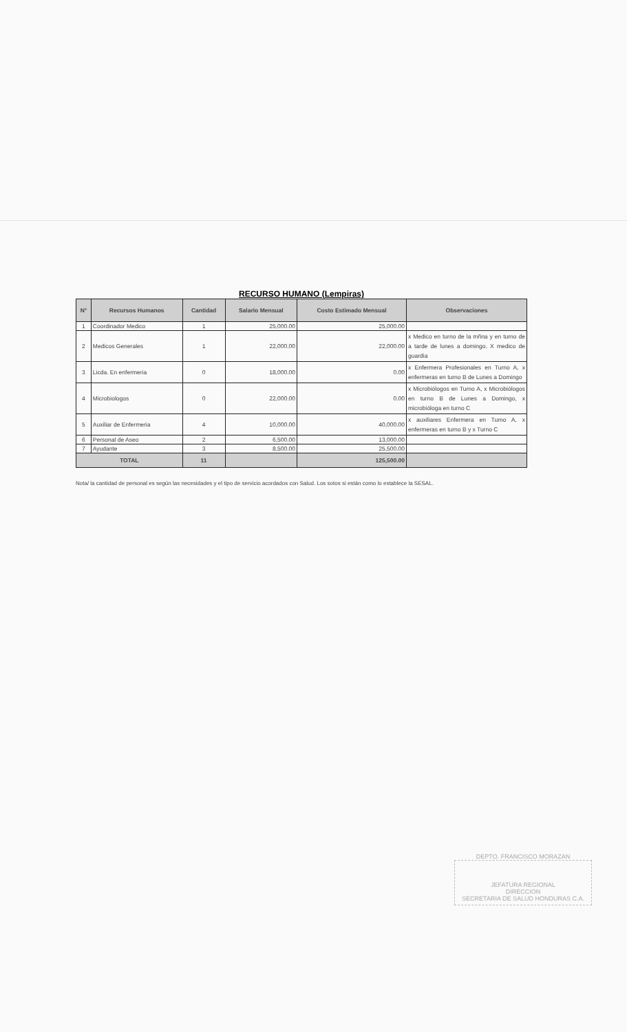RECURSO HUMANO (Lempiras)
| N° | Recursos Humanos | Cantidad | Salario Mensual | Costo Estimado Mensual | Observaciones |
| --- | --- | --- | --- | --- | --- |
| 1 | Coordinador Medico | 1 | 25,000.00 | 25,000.00 | |
| 2 | Medicos Generales | 1 | 22,000.00 | 22,000.00 | x Medico en turno de la mñna y en turno de a tarde de lunes a domingo. X medico de guardia |
| 3 | Licda. En enfermeria | 0 | 18,000.00 | 0.00 | x Enfermera Profesionales en Turno A, x enfermeras en turno B de Lunes a Domingo |
| 4 | Microbiologos | 0 | 22,000.00 | 0.00 | x Microbiólogos en Turno A, x Microbiólogos en turno B de Lunes a Domingo, x microbióloga en turno C |
| 5 | Auxiliar de Enfermeria | 4 | 10,000.00 | 40,000.00 | x auxiliares Enfermera en Turno A, x enfermeras en turno B y x Turno C |
| 6 | Personal de Aseo | 2 | 6,500.00 | 13,000.00 | |
| 7 | Ayudante | 3 | 8,500.00 | 25,500.00 | |
| TOTAL | | 11 | | 125,500.00 | |
Nota/ la cantidad de personal es según las necesidades y el tipo de servicio acordados con Salud. Los sotos si están como lo establece la SESAL.
DEPTO. FRANCISCO MORAZAN
JEFATURA REGIONAL
DIRECCION
SECRETARIA DE SALUD HONDURAS C.A.